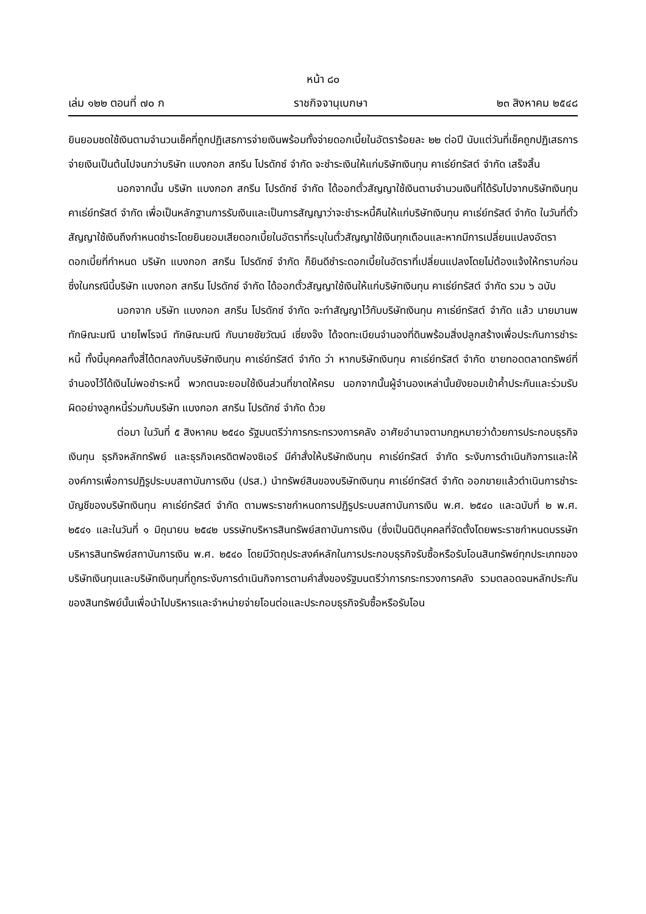หน้า ๘๐
เล่ม ๑๒๒ ตอนที่ ๗๐ ก ราชกิจจานุเบกษา ๒๓ สิงหาคม ๒๕๔๘
ยินยอมชดใช้เงินตามจำนวนเช็คที่ถูกปฏิเสธการจ่ายเงินพร้อมทั้งจ่ายดอกเบี้ยในอัตราร้อยละ ๒๒ ต่อปี นับแต่วันที่เช็คถูกปฏิเสธการจ่ายเงินเป็นต้นไปจนกว่าบริษัท แบงกอก สกรีน โปรดักซ์ จำกัด จะชำระเงินให้แก่บริษัทเงินทุน คาเธ่ย์ทรัสต์ จำกัด เสร็จสิ้น
นอกจากนั้น บริษัท แบงกอก สกรีน โปรดักซ์ จำกัด ได้ออกตั๋วสัญญาใช้เงินตามจำนวนเงินที่ได้รับไปจากบริษัทเงินทุน คาเธ่ย์ทรัสต์ จำกัด เพื่อเป็นหลักฐานการรับเงินและเป็นการสัญญาว่าจะชำระหนี้คืนให้แก่บริษัทเงินทุน คาเธ่ย์ทรัสต์ จำกัด ในวันที่ตั๋วสัญญาใช้เงินถึงกำหนดชำระโดยยินยอมเสียดอกเบี้ยในอัตราที่ระบุในตั๋วสัญญาใช้เงินทุกเดือนและหากมีการเปลี่ยนแปลงอัตราดอกเบี้ยที่กำหนด บริษัท แบงกอก สกรีน โปรดักซ์ จำกัด ก็ยินดีชำระดอกเบี้ยในอัตราที่เปลี่ยนแปลงโดยไม่ต้องแจ้งให้ทราบก่อน ซึ่งในกรณีนี้บริษัท แบงกอก สกรีน โปรดักซ์ จำกัด ได้ออกตั๋วสัญญาใช้เงินให้แก่บริษัทเงินทุน คาเธ่ย์ทรัสต์ จำกัด รวม ๖ ฉบับ
นอกจาก บริษัท แบงกอก สกรีน โปรดักซ์ จำกัด จะทำสัญญาไว้กับบริษัทเงินทุน คาเธ่ย์ทรัสต์ จำกัด แล้ว นายมานพ ทักษิณะมณี นายไพโรจน์ ทักษิณะมณี กับนายชัยวัฒน์ เซี่ยงจ๊ง ได้จดทะเบียนจำนองที่ดินพร้อมสิ่งปลูกสร้างเพื่อประกันการชำระหนี้ ทั้งนี้บุคคลทั้งสี่ได้ตกลงกับบริษัทเงินทุน คาเธ่ย์ทรัสต์ จำกัด ว่า หากบริษัทเงินทุน คาเธ่ย์ทรัสต์ จำกัด ขายทอดตลาดทรัพย์ที่จำนองไว้ได้เงินไม่พอชำระหนี้ พวกตนจะยอมใช้เงินส่วนที่ขาดให้ครบ นอกจากนั้นผู้จำนองเหล่านั้นยังยอมเข้าค้ำประกันและร่วมรับผิดอย่างลูกหนี้ร่วมกับบริษัท แบงกอก สกรีน โปรดักซ์ จำกัด ด้วย
ต่อมา ในวันที่ ๕ สิงหาคม ๒๕๔๐ รัฐมนตรีว่าการกระทรวงการคลัง อาศัยอำนาจตามกฎหมายว่าด้วยการประกอบธุรกิจเงินทุน ธุรกิจหลักทรัพย์ และธุรกิจเครดิตฟองซิเอร์ มีคำสั่งให้บริษัทเงินทุน คาเธ่ย์ทรัสต์ จำกัด ระงับการดำเนินกิจการและให้องค์การเพื่อการปฏิรูประบบสถาบันการเงิน (ปรส.) นำทรัพย์สินของบริษัทเงินทุน คาเธ่ย์ทรัสต์ จำกัด ออกขายแล้วดำเนินการชำระบัญชีของบริษัทเงินทุน คาเธ่ย์ทรัสต์ จำกัด ตามพระราชกำหนดการปฏิรูประบบสถาบันการเงิน พ.ศ. ๒๕๔๐ และฉบับที่ ๒ พ.ศ. ๒๕๔๑ และในวันที่ ๑ มิถุนายน ๒๕๔๒ บรรษัทบริหารสินทรัพย์สถาบันการเงิน (ซึ่งเป็นนิติบุคคลที่จัดตั้งโดยพระราชกำหนดบรรษัทบริหารสินทรัพย์สถาบันการเงิน พ.ศ. ๒๕๔๐ โดยมีวัตถุประสงค์หลักในการประกอบธุรกิจรับซื้อหรือรับโอนสินทรัพย์ทุกประเภทของบริษัทเงินทุนและบริษัทเงินทุนที่ถูกระงับการดำเนินกิจการตามคำสั่งของรัฐมนตรีว่าการกระทรวงการคลัง รวมตลอดจนหลักประกันของสินทรัพย์นั้นเพื่อนำไปบริหารและจำหน่ายจ่ายโอนต่อและประกอบธุรกิจรับซื้อหรือรับโอน